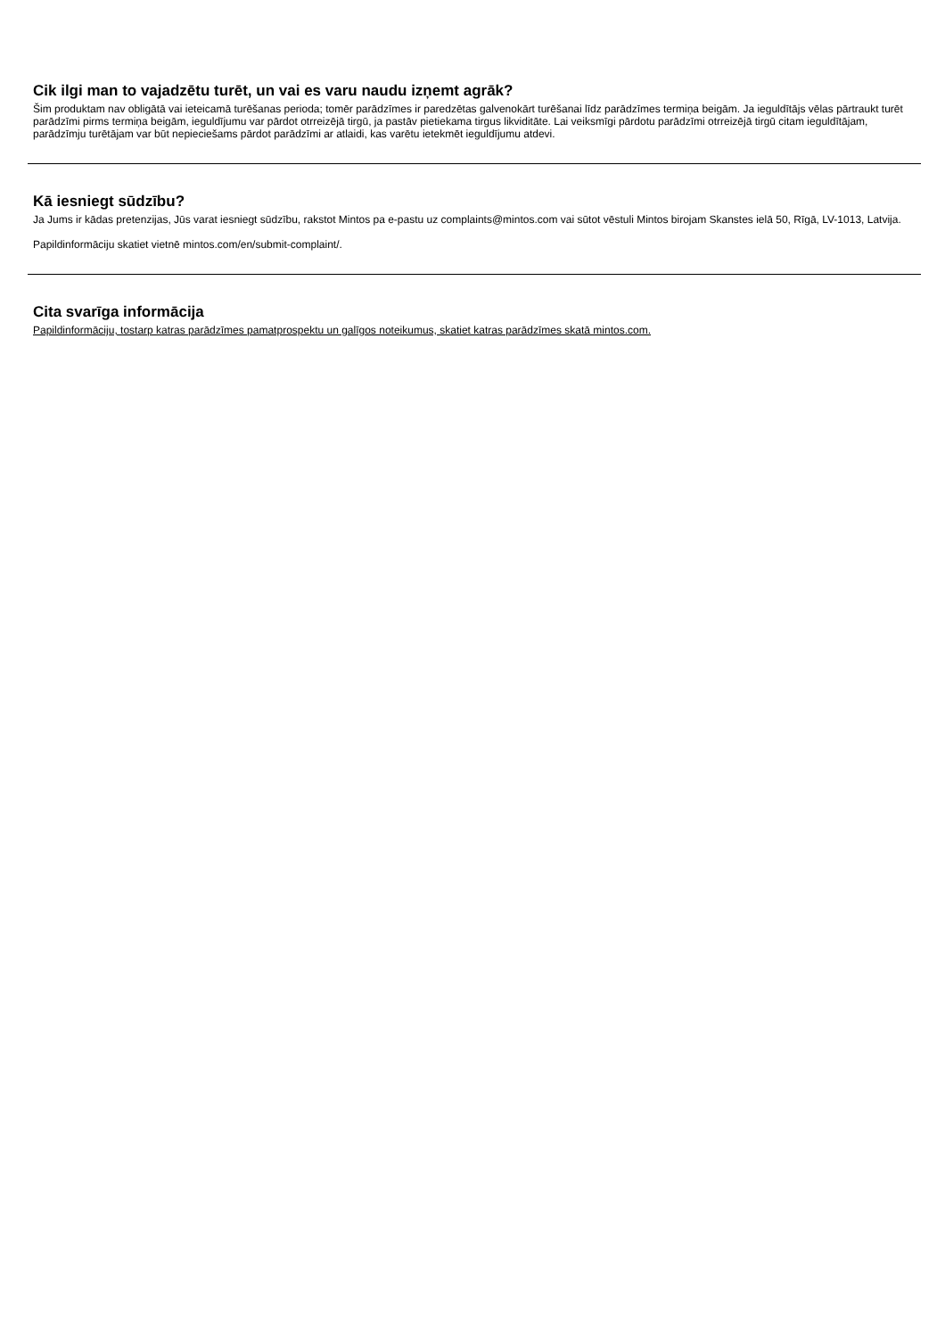Cik ilgi man to vajadzētu turēt, un vai es varu naudu izņemt agrāk?
Šim produktam nav obligātā vai ieteicamā turēšanas perioda; tomēr parādzīmes ir paredzētas galvenokārt turēšanai līdz parādzīmes termiņa beigām. Ja ieguldītājs vēlas pārtraukt turēt parādzīmi pirms termiņa beigām, ieguldījumu var pārdot otrreizējā tirgū, ja pastāv pietiekama tirgus likviditāte. Lai veiksmīgi pārdotu parādzīmi otrreizējā tirgū citam ieguldītājam, parādzīmju turētājam var būt nepieciešams pārdot parādzīmi ar atlaidi, kas varētu ietekmēt ieguldījumu atdevi.
Kā iesniegt sūdzību?
Ja Jums ir kādas pretenzijas, Jūs varat iesniegt sūdzību, rakstot Mintos pa e-pastu uz complaints@mintos.com vai sūtot vēstuli Mintos birojam Skanstes ielā 50, Rīgā, LV-1013, Latvija.
Papildinformāciju skatiet vietnē mintos.com/en/submit-complaint/.
Cita svarīga informācija
Papildinformāciju, tostarp katras parādzīmes pamatprospektu un galīgos noteikumus, skatiet katras parādzīmes skatā mintos.com.